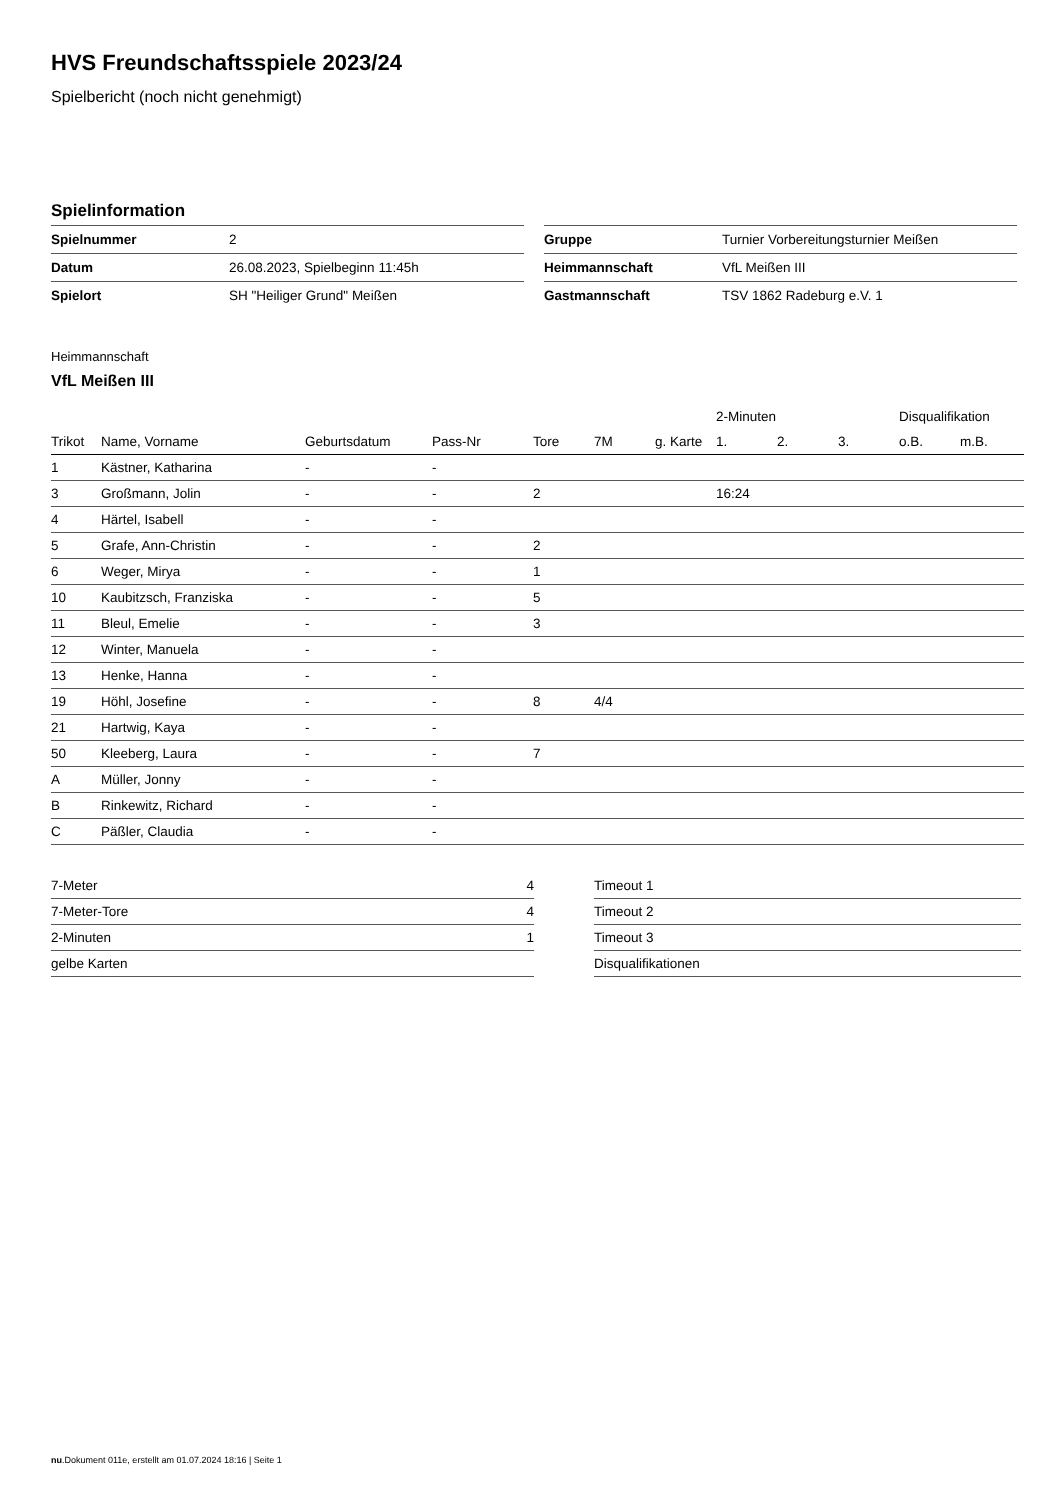HVS Freundschaftsspiele 2023/24
Spielbericht (noch nicht genehmigt)
Spielinformation
| Spielnummer | 2 |
| Datum | 26.08.2023, Spielbeginn 11:45h |
| Spielort | SH "Heiliger Grund" Meißen |
| Gruppe | Turnier Vorbereitungsturnier Meißen |
| Heimmannschaft | VfL Meißen III |
| Gastmannschaft | TSV 1862 Radeburg e.V. 1 |
Heimmannschaft
VfL Meißen III
| | | | | | | | 2-Minuten | | | Disqualifikation | |
| --- | --- | --- | --- | --- | --- | --- | --- | --- | --- | --- | --- |
| Trikot | Name, Vorname | Geburtsdatum | Pass-Nr | Tore | 7M | g. Karte | 1. | 2. | 3. | o.B. | m.B. |
| 1 | Kästner, Katharina | - | - | | | | | | | | |
| 3 | Großmann, Jolin | - | - | 2 | | | 16:24 | | | | |
| 4 | Härtel, Isabell | - | - | | | | | | | | |
| 5 | Grafe, Ann-Christin | - | - | 2 | | | | | | | |
| 6 | Weger, Mirya | - | - | 1 | | | | | | | |
| 10 | Kaubitzsch, Franziska | - | - | 5 | | | | | | | |
| 11 | Bleul, Emelie | - | - | 3 | | | | | | | |
| 12 | Winter, Manuela | - | - | | | | | | | | |
| 13 | Henke, Hanna | - | - | | | | | | | | |
| 19 | Höhl, Josefine | - | - | 8 | 4/4 | | | | | | |
| 21 | Hartwig, Kaya | - | - | | | | | | | | |
| 50 | Kleeberg, Laura | - | - | 7 | | | | | | | |
| A | Müller, Jonny | - | - | | | | | | | | |
| B | Rinkewitz, Richard | - | - | | | | | | | | |
| C | Päßler, Claudia | - | - | | | | | | | | |
| 7-Meter | 4 |
| 7-Meter-Tore | 4 |
| 2-Minuten | 1 |
| gelbe Karten | |
| Timeout 1 |
| Timeout 2 |
| Timeout 3 |
| Disqualifikationen |
nu.Dokument 011e, erstellt am 01.07.2024 18:16 | Seite 1